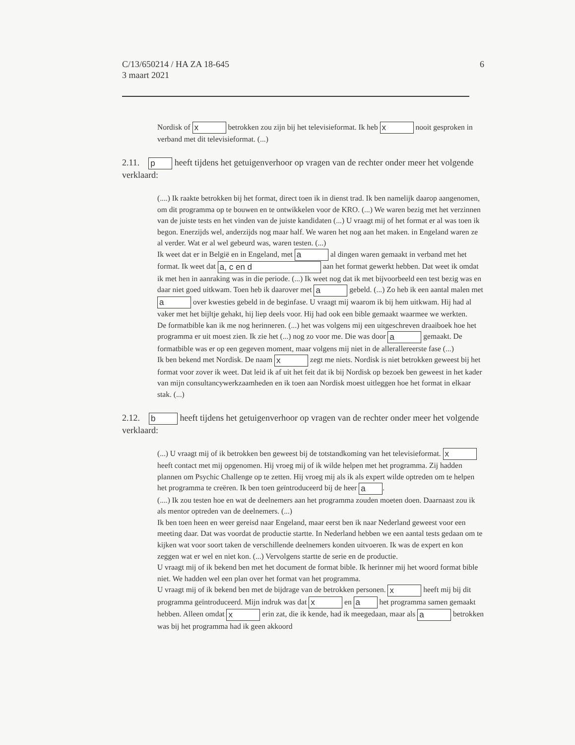6 C/13/650214 / HA ZA 18-645
3 maart 2021
Nordisk of x betrokken zou zijn bij het televisieformat. Ik heb x nooit gesproken in verband met dit televisieformat. (...)
2.11. p heeft tijdens het getuigenverhoor op vragen van de rechter onder meer het volgende verklaard:
(....) Ik raakte betrokken bij het format, direct toen ik in dienst trad. Ik ben namelijk daarop aangenomen, om dit programma op te bouwen en te ontwikkelen voor de KRO. (...) We waren bezig met het verzinnen van de juiste tests en het vinden van de juiste kandidaten (...) U vraagt mij of het format er al was toen ik begon. Enerzijds wel, anderzijds nog maar half. We waren het nog aan het maken. in Engeland waren ze al verder. Wat er al wel gebeurd was, waren testen. (...)
Ik weet dat er in België en in Engeland, met a al dingen waren gemaakt in verband met het format. Ik weet dat a, c en d aan het format gewerkt hebben. Dat weet ik omdat ik met hen in aanraking was in die periode. (...) Ik weet nog dat ik met bijvoorbeeld een test bezig was en daar niet goed uitkwam. Toen heb ik daarover met a gebeld. (...) Zo heb ik een aantal malen met a over kwesties gebeld in de beginfase. U vraagt mij waarom ik bij hem uitkwam. Hij had al vaker met het bijltje gehakt, hij liep deels voor. Hij had ook een bible gemaakt waarmee we werkten.
De formatbible kan ik me nog herinneren. (...) het was volgens mij een uitgeschreven draaiboek hoe het programma er uit moest zien. Ik zie het (...) nog zo voor me. Die was door a gemaakt. De formatbible was er op een gegeven moment, maar volgens mij niet in de allerallereerste fase (...)
Ik ben bekend met Nordisk. De naam x zegt me niets. Nordisk is niet betrokken geweest bij het format voor zover ik weet. Dat leid ik af uit het feit dat ik bij Nordisk op bezoek ben geweest in het kader van mijn consultancywerkzaamheden en ik toen aan Nordisk moest uitleggen hoe het format in elkaar stak. (...)
2.12. b heeft tijdens het getuigenverhoor op vragen van de rechter onder meer het volgende verklaard:
(...) U vraagt mij of ik betrokken ben geweest bij de totstandkoming van het televisieformat. x heeft contact met mij opgenomen. Hij vroeg mij of ik wilde helpen met het programma. Zij hadden plannen om Psychic Challenge op te zetten. Hij vroeg mij als ik als expert wilde optreden om te helpen het programma te creëren. Ik ben toen geïntroduceerd bij de heer a.
(....) Ik zou testen hoe en wat de deelnemers aan het programma zouden moeten doen. Daarnaast zou ik als mentor optreden van de deelnemers. (...)
Ik ben toen heen en weer gereisd naar Engeland, maar eerst ben ik naar Nederland geweest voor een meeting daar. Dat was voordat de productie startte. In Nederland hebben we een aantal tests gedaan om te kijken wat voor soort taken de verschillende deelnemers konden uitvoeren. Ik was de expert en kon zeggen wat er wel en niet kon. (...) Vervolgens startte de serie en de productie.
U vraagt mij of ik bekend ben met het document de format bible. Ik herinner mij het woord format bible niet. We hadden wel een plan over het format van het programma.
U vraagt mij of ik bekend ben met de bijdrage van de betrokken personen. x heeft mij bij dit programma geïntroduceerd. Mijn indruk was dat x en a het programma samen gemaakt hebben. Alleen omdat x erin zat, die ik kende, had ik meegedaan, maar als a betrokken was bij het programma had ik geen akkoord